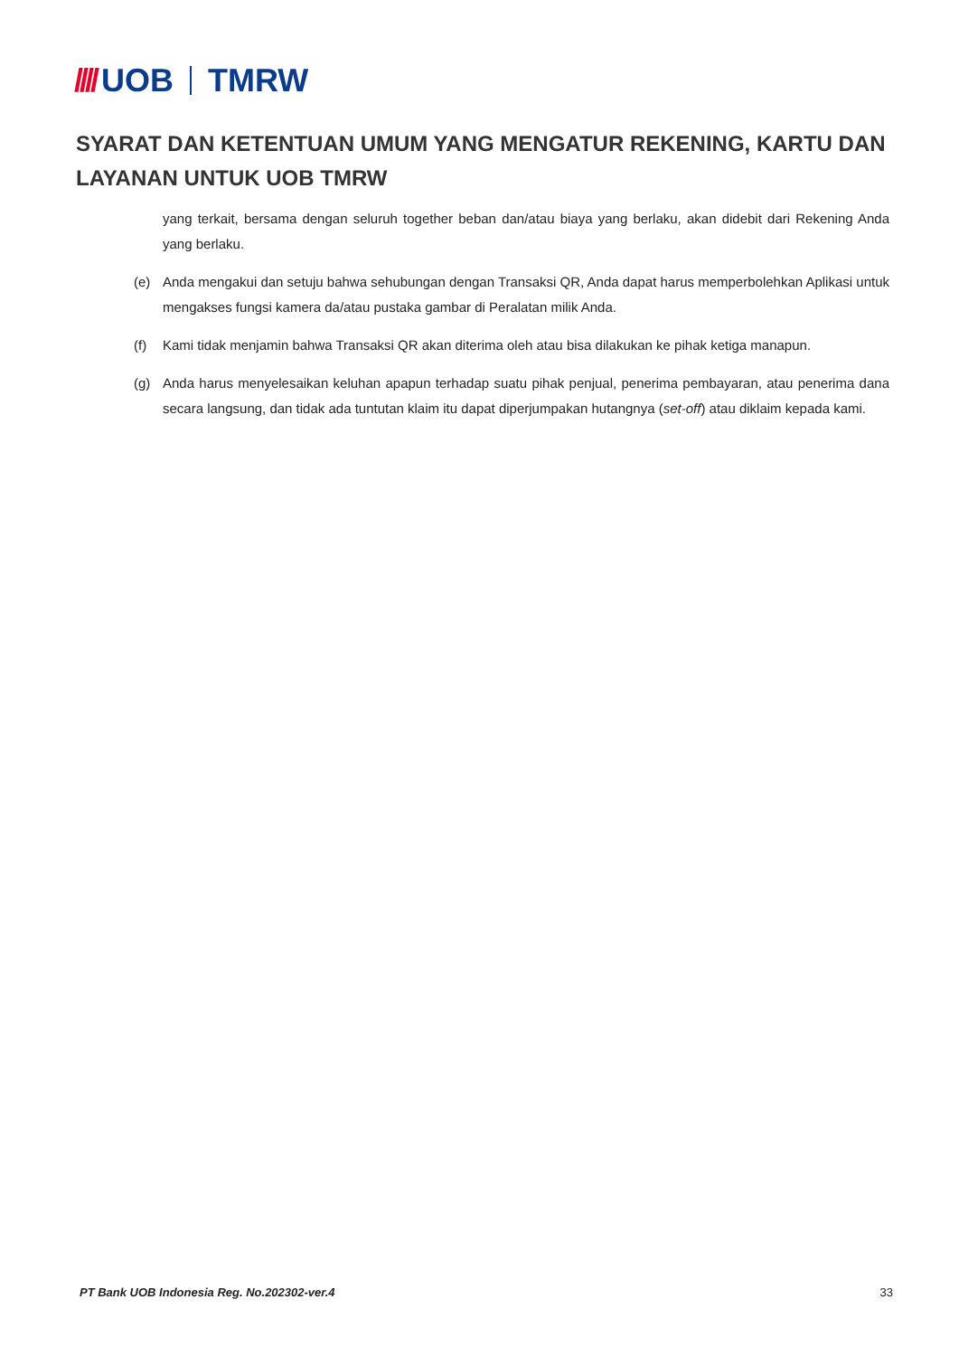//// UOB TMRW
SYARAT DAN KETENTUAN UMUM YANG MENGATUR REKENING, KARTU DAN LAYANAN UNTUK UOB TMRW
yang terkait, bersama dengan seluruh together beban dan/atau biaya yang berlaku, akan didebit dari Rekening Anda yang berlaku.
(e) Anda mengakui dan setuju bahwa sehubungan dengan Transaksi QR, Anda dapat harus memperbolehkan Aplikasi untuk mengakses fungsi kamera da/atau pustaka gambar di Peralatan milik Anda.
(f) Kami tidak menjamin bahwa Transaksi QR akan diterima oleh atau bisa dilakukan ke pihak ketiga manapun.
(g) Anda harus menyelesaikan keluhan apapun terhadap suatu pihak penjual, penerima pembayaran, atau penerima dana secara langsung, dan tidak ada tuntutan klaim itu dapat diperjumpakan hutangnya (set-off) atau diklaim kepada kami.
PT Bank UOB Indonesia Reg. No.202302-ver.4 33